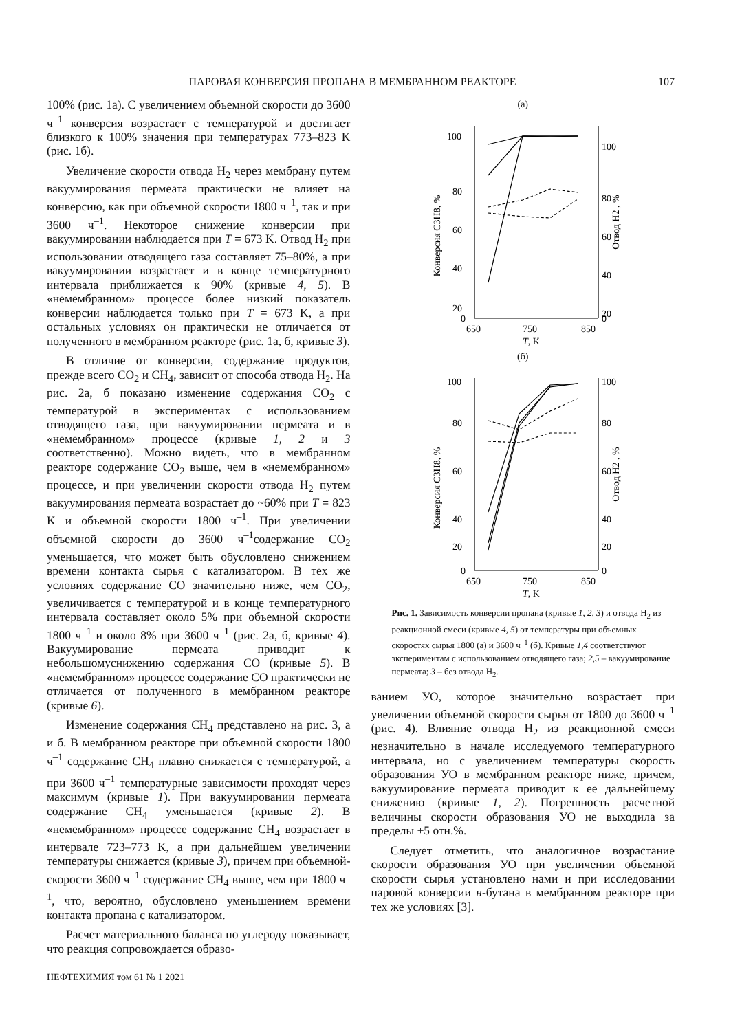ПАРОВАЯ КОНВЕРСИЯ ПРОПАНА В МЕМБРАННОМ РЕАКТОРЕ 107
100% (рис. 1а). С увеличением объемной скорости до 3600 ч<sup>–1</sup> конверсия возрастает с температурой и достигает близкого к 100% значения при температурах 773–823 K (рис. 1б).
Увеличение скорости отвода H<sub>2</sub> через мембрану путем вакуумирования пермеата практически не влияет на конверсию, как при объемной скорости 1800 ч<sup>–1</sup>, так и при 3600 ч<sup>–1</sup>. Некоторое снижение конверсии при вакуумировании наблюдается при T = 673 K. Отвод H<sub>2</sub> при использовании отводящего газа составляет 75–80%, а при вакуумировании возрастает и в конце температурного интервала приближается к 90% (кривые 4, 5). В «немембранном» процессе более низкий показатель конверсии наблюдается только при T = 673 K, а при остальных условиях он практически не отличается от полученного в мембранном реакторе (рис. 1а, б, кривые 3).
В отличие от конверсии, содержание продуктов, прежде всего CO<sub>2</sub> и CH<sub>4</sub>, зависит от способа отвода H<sub>2</sub>. На рис. 2а, б показано изменение содержания CO<sub>2</sub> с температурой в экспериментах с использованием отводящего газа, при вакуумировании пермеата и в «немембранном» процессе (кривые 1, 2 и 3 соответственно). Можно видеть, что в мембранном реакторе содержание CO<sub>2</sub> выше, чем в «немембранном» процессе, и при увеличении скорости отвода H<sub>2</sub> путем вакуумирования пермеата возрастает до ~60% при T = 823 K и объемной скорости 1800 ч<sup>–1</sup>. При увеличении объемной скорости до 3600 ч<sup>–1</sup>содержание CO<sub>2</sub> уменьшается, что может быть обусловлено снижением времени контакта сырья с катализатором. В тех же условиях содержание CO значительно ниже, чем CO<sub>2</sub>, увеличивается с температурой и в конце температурного интервала составляет около 5% при объемной скорости 1800 ч<sup>–1</sup> и около 8% при 3600 ч<sup>–1</sup> (рис. 2а, б, кривые 4). Вакуумирование пермеата приводит к небольшомуснижению содержания CO (кривые 5). В «немембранном» процессе содержание CO практически не отличается от полученного в мембранном реакторе (кривые 6).
Изменение содержания CH<sub>4</sub> представлено на рис. 3, а и б. В мембранном реакторе при объемной скорости 1800 ч<sup>–1</sup> содержание CH<sub>4</sub> плавно снижается с температурой, а при 3600 ч<sup>–1</sup> температурные зависимости проходят через максимум (кривые 1). При вакуумировании пермеата содержание CH<sub>4</sub> уменьшается (кривые 2). В «немембранном» процессе содержание CH<sub>4</sub> возрастает в интервале 723–773 K, а при дальнейшем увеличении температуры снижается (кривые 3), причем при объемной-скорости 3600 ч<sup>–1</sup> содержание CH<sub>4</sub> выше, чем при 1800 ч<sup>–1</sup>, что, вероятно, обусловлено уменьшением времени контакта пропана с катализатором.
Расчет материального баланса по углероду показывает, что реакция сопровождается образо-
НЕФТЕХИМИЯ том 61 № 1 2021
(а)
100
80
60
40
20
0
100
80
60
40
20
0
650
750
850
T, K
Конверсия C3H8, %
Отвод H2 , %
(б)
100
80
60
40
20
0
100
80
60
40
20
0
650
750
850
T, K
Конверсия C3H8, %
Отвод H2 , %
Рис. 1. Зависимость конверсии пропана (кривые 1, 2, 3) и отвода H<sub>2</sub> из реакционной смеси (кривые 4, 5) от температуры при объемных скоростях сырья 1800 (а) и 3600 ч<sup>–1</sup> (б). Кривые 1,4 соответствуют экспериментам с использованием отводящего газа; 2,5 – вакуумирование пермеата; 3 – без отвода H<sub>2</sub>.
ванием УО, которое значительно возрастает при увеличении объемной скорости сырья от 1800 до 3600 ч<sup>–1</sup> (рис. 4). Влияние отвода H<sub>2</sub> из реакционной смеси незначительно в начале исследуемого температурного интервала, но с увеличением температуры скорость образования УО в мембранном реакторе ниже, причем, вакуумирование пермеата приводит к ее дальнейшему снижению (кривые 1, 2). Погрешность расчетной величины скорости образования УО не выходила за пределы ±5 отн.%.
Следует отметить, что аналогичное возрастание скорости образования УО при увеличении объемной скорости сырья установлено нами и при исследовании паровой конверсии н-бутана в мембранном реакторе при тех же условиях [3].